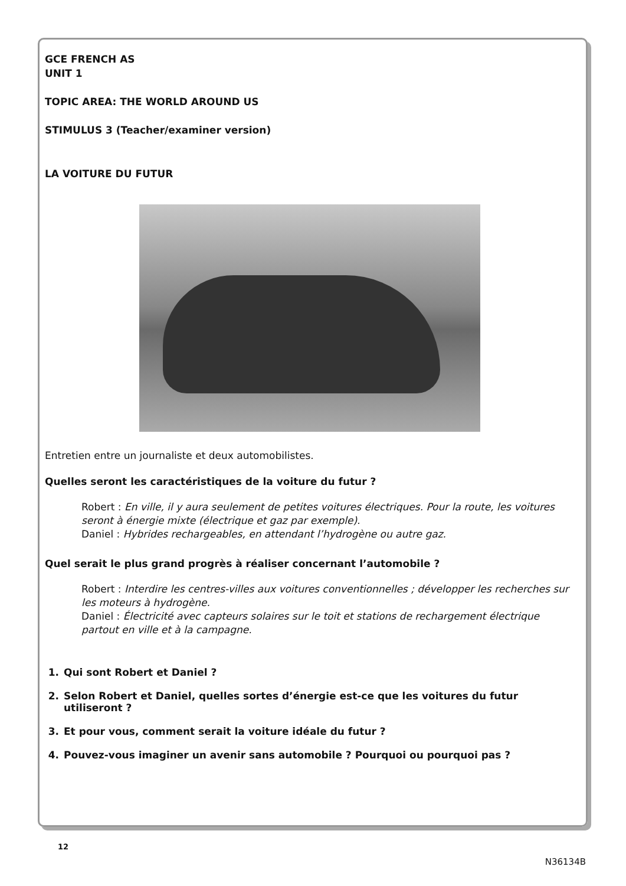GCE FRENCH AS
UNIT 1
TOPIC AREA: THE WORLD AROUND US
STIMULUS 3 (Teacher/examiner version)
LA VOITURE DU FUTUR
Entretien entre un journaliste et deux automobilistes.
Quelles seront les caractéristiques de la voiture du futur ?
Robert : En ville, il y aura seulement de petites voitures électriques. Pour la route, les voitures seront à énergie mixte (électrique et gaz par exemple).
Daniel : Hybrides rechargeables, en attendant l’hydrogène ou autre gaz.
Quel serait le plus grand progrès à réaliser concernant l’automobile ?
Robert : Interdire les centres-villes aux voitures conventionnelles ; développer les recherches sur les moteurs à hydrogène.
Daniel : Électricité avec capteurs solaires sur le toit et stations de rechargement électrique partout en ville et à la campagne.
1. Qui sont Robert et Daniel ?
2. Selon Robert et Daniel, quelles sortes d’énergie est-ce que les voitures du futur utiliseront ?
3. Et pour vous, comment serait la voiture idéale du futur ?
4. Pouvez-vous imaginer un avenir sans automobile ? Pourquoi ou pourquoi pas ?
12
N36134B